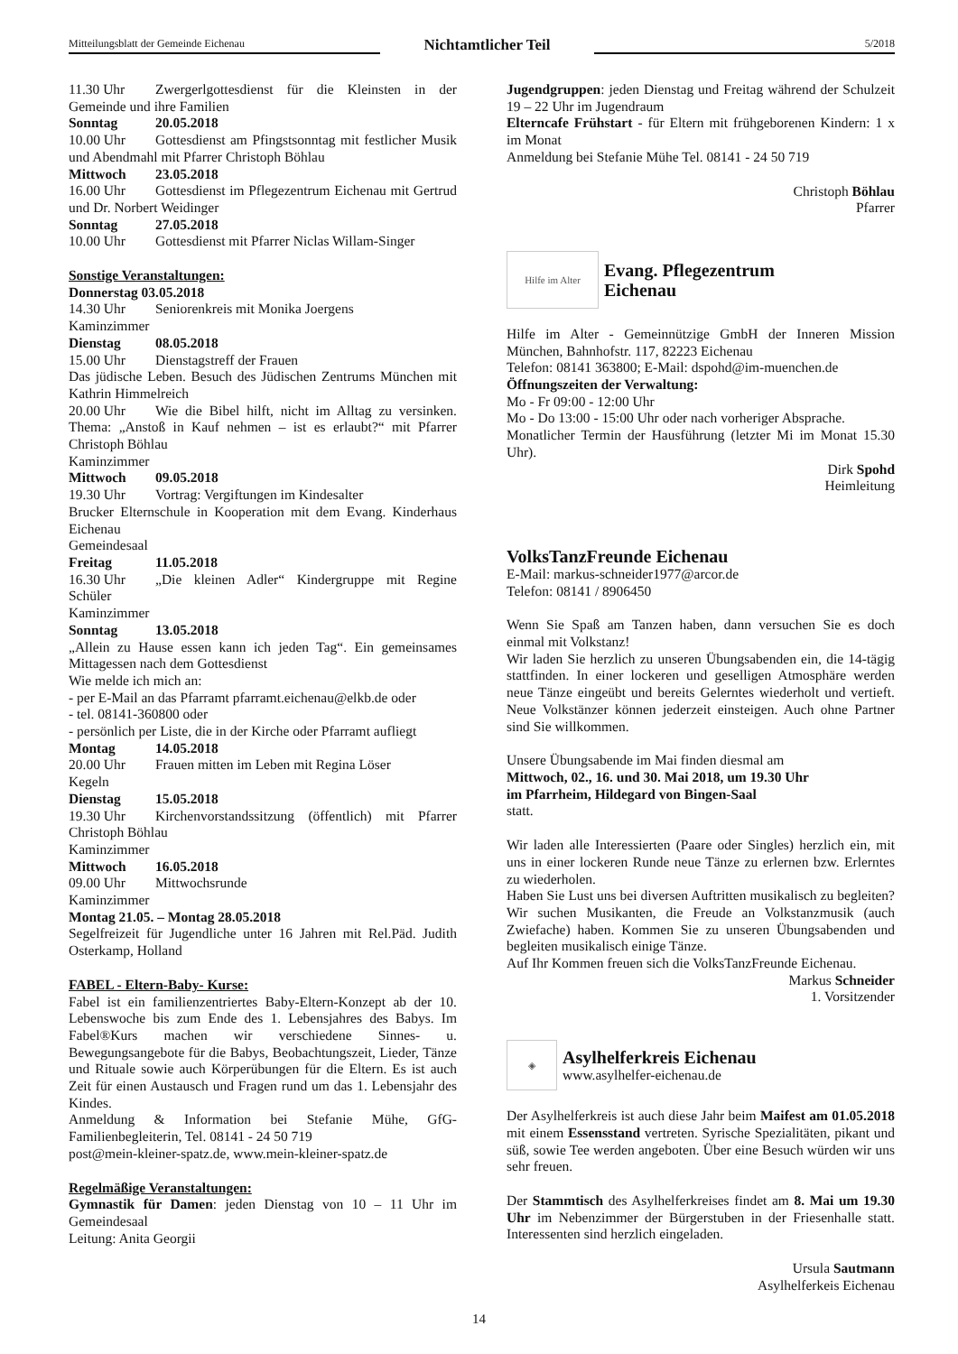Mitteilungsblatt der Gemeinde Eichenau
Nichtamtlicher Teil
5/2018
11.30 Uhr Zwergerlgottesdienst für die Kleinsten in der Gemeinde und ihre Familien
Sonntag 20.05.2018
10.00 Uhr Gottesdienst am Pfingstsonntag mit festlicher Musik und Abendmahl mit Pfarrer Christoph Böhlau
Mittwoch 23.05.2018
16.00 Uhr Gottesdienst im Pflegezentrum Eichenau mit Gertrud und Dr. Norbert Weidinger
Sonntag 27.05.2018
10.00 Uhr Gottesdienst mit Pfarrer Niclas Willam-Singer
Sonstige Veranstaltungen:
Donnerstag 03.05.2018
14.30 Uhr Seniorenkreis mit Monika Joergens
Kaminzimmer
Dienstag 08.05.2018
15.00 Uhr Dienstagstreff der Frauen
Das jüdische Leben. Besuch des Jüdischen Zentrums München mit Kathrin Himmelreich
20.00 Uhr Wie die Bibel hilft, nicht im Alltag zu versinken. Thema: „Anstoß in Kauf nehmen – ist es erlaubt?“ mit Pfarrer Christoph Böhlau
Kaminzimmer
Mittwoch 09.05.2018
19.30 Uhr Vortrag: Vergiftungen im Kindesalter
Brucker Elternschule in Kooperation mit dem Evang. Kinderhaus Eichenau
Gemeindesaal
Freitag 11.05.2018
16.30 Uhr „Die kleinen Adler“ Kindergruppe mit Regine Schüler
Kaminzimmer
Sonntag 13.05.2018
„Allein zu Hause essen kann ich jeden Tag“. Ein gemeinsames Mittagessen nach dem Gottesdienst
Wie melde ich mich an:
- per E-Mail an das Pfarramt pfarramt.eichenau@elkb.de oder
- tel. 08141-360800 oder
- persönlich per Liste, die in der Kirche oder Pfarramt aufliegt
Montag 14.05.2018
20.00 Uhr Frauen mitten im Leben mit Regina Löser
Kegeln
Dienstag 15.05.2018
19.30 Uhr Kirchenvorstandssitzung (öffentlich) mit Pfarrer Christoph Böhlau
Kaminzimmer
Mittwoch 16.05.2018
09.00 Uhr Mittwochsrunde
Kaminzimmer
Montag 21.05. – Montag 28.05.2018
Segelfreizeit für Jugendliche unter 16 Jahren mit Rel.Päd. Judith Osterkamp, Holland
FABEL - Eltern-Baby- Kurse:
Fabel ist ein familienzentriertes Baby-Eltern-Konzept ab der 10. Lebenswoche bis zum Ende des 1. Lebensjahres des Babys. Im Fabel®Kurs machen wir verschiedene Sinnes- u. Bewegungsangebote für die Babys, Beobachtungszeit, Lieder, Tänze und Rituale sowie auch Körperübungen für die Eltern. Es ist auch Zeit für einen Austausch und Fragen rund um das 1. Lebensjahr des Kindes.
Anmeldung & Information bei Stefanie Mühe, GfG-Familienbegleiterin, Tel. 08141 - 24 50 719
post@mein-kleiner-spatz.de, www.mein-kleiner-spatz.de
Regelmäßige Veranstaltungen:
Gymnastik für Damen: jeden Dienstag von 10 – 11 Uhr im Gemeindesaal
Leitung: Anita Georgii
Jugendgruppen: jeden Dienstag und Freitag während der Schulzeit 19 – 22 Uhr im Jugendraum
Elterncafe Frühstart - für Eltern mit frühgeborenen Kindern: 1 x im Monat
Anmeldung bei Stefanie Mühe Tel. 08141 - 24 50 719
Christoph Böhlau
Pfarrer
Hilfe im Alter
Evang. Pflegezentrum
Eichenau
Hilfe im Alter - Gemeinnützige GmbH der Inneren Mission München, Bahnhofstr. 117, 82223 Eichenau
Telefon: 08141 363800; E-Mail: dspohd@im-muenchen.de
Öffnungszeiten der Verwaltung:
Mo - Fr 09:00 - 12:00 Uhr
Mo - Do 13:00 - 15:00 Uhr oder nach vorheriger Absprache.
Monatlicher Termin der Hausführung (letzter Mi im Monat 15.30 Uhr).
Dirk Spohd
Heimleitung
VolksTanzFreunde Eichenau
E-Mail: markus-schneider1977@arcor.de
Telefon: 08141 / 8906450
Wenn Sie Spaß am Tanzen haben, dann versuchen Sie es doch einmal mit Volkstanz!
Wir laden Sie herzlich zu unseren Übungsabenden ein, die 14-tägig stattfinden. In einer lockeren und geselligen Atmosphäre werden neue Tänze eingeübt und bereits Gelerntes wiederholt und vertieft. Neue Volkstänzer können jederzeit einsteigen. Auch ohne Partner sind Sie willkommen.
Unsere Übungsabende im Mai finden diesmal am
Mittwoch, 02., 16. und 30. Mai 2018, um 19.30 Uhr
im Pfarrheim, Hildegard von Bingen-Saal
statt.
Wir laden alle Interessierten (Paare oder Singles) herzlich ein, mit uns in einer lockeren Runde neue Tänze zu erlernen bzw. Erlerntes zu wiederholen.
Haben Sie Lust uns bei diversen Auftritten musikalisch zu begleiten? Wir suchen Musikanten, die Freude an Volkstanzmusik (auch Zwiefache) haben. Kommen Sie zu unseren Übungsabenden und begleiten musikalisch einige Tänze.
Auf Ihr Kommen freuen sich die VolksTanzFreunde Eichenau.
Markus Schneider
1. Vorsitzender
◈
Asylhelferkreis Eichenau
www.asylhelfer-eichenau.de
Der Asylhelferkreis ist auch diese Jahr beim Maifest am 01.05.2018 mit einem Essensstand vertreten. Syrische Spezialitäten, pikant und süß, sowie Tee werden angeboten. Über eine Besuch würden wir uns sehr freuen.
Der Stammtisch des Asylhelferkreises findet am 8. Mai um 19.30 Uhr im Nebenzimmer der Bürgerstuben in der Friesenhalle statt. Interessenten sind herzlich eingeladen.
Ursula Sautmann
Asylhelferkeis Eichenau
14